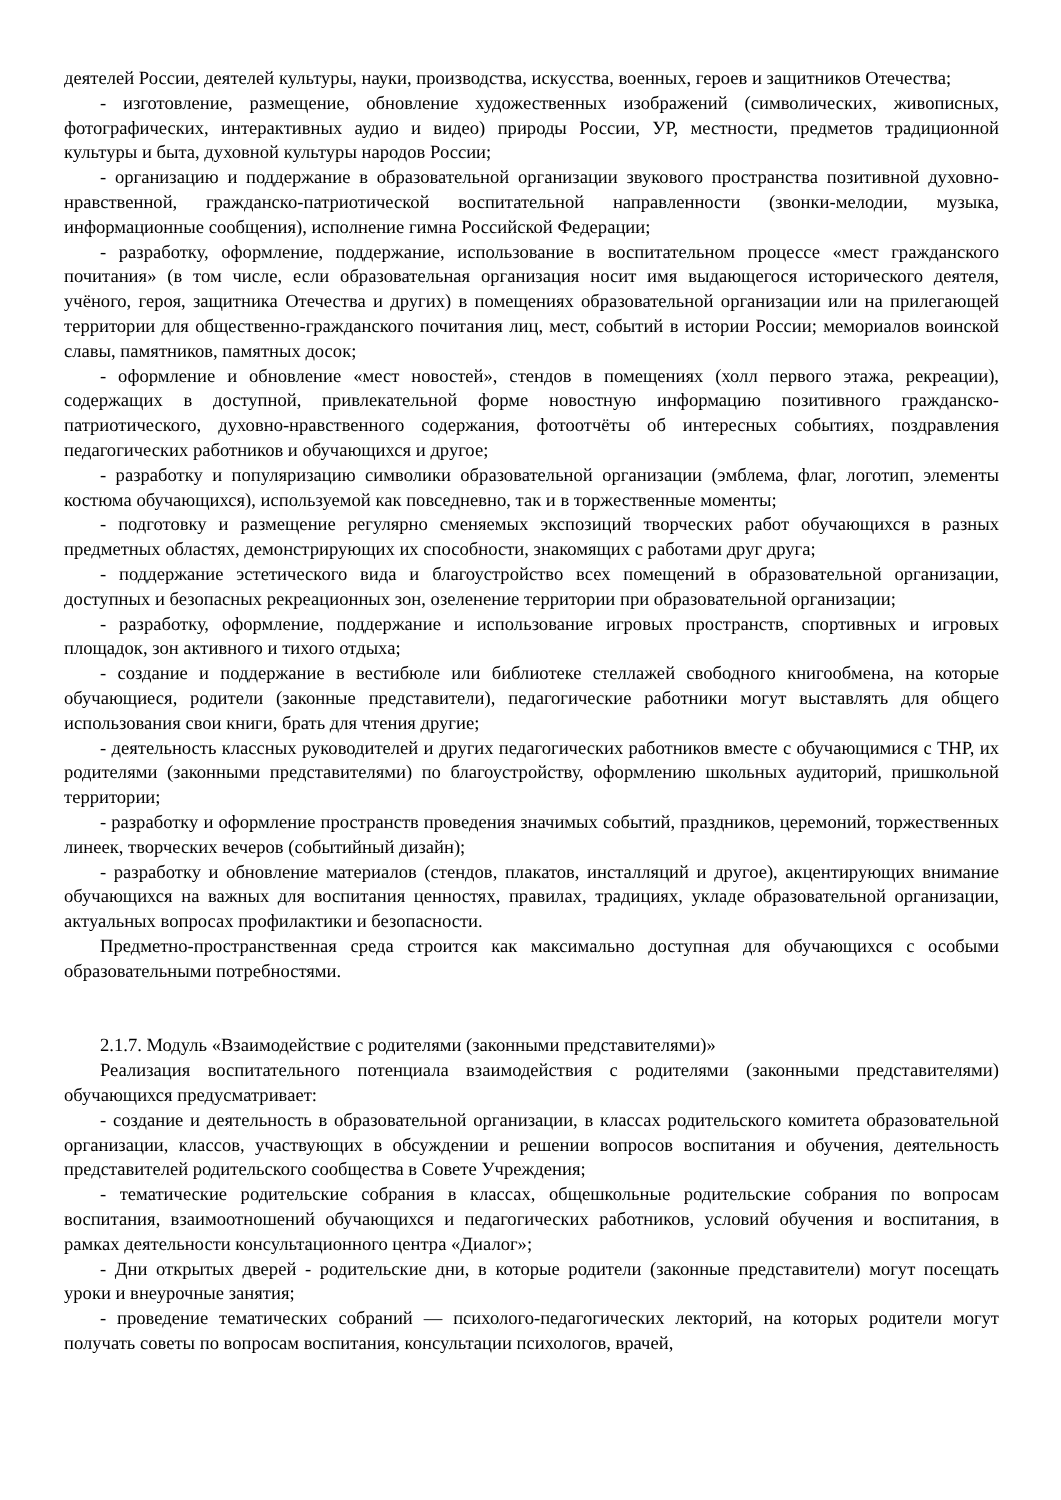деятелей России, деятелей культуры, науки, производства, искусства, военных, героев и защитников Отечества;
- изготовление, размещение, обновление художественных изображений (символических, живописных, фотографических, интерактивных аудио и видео) природы России, УР, местности, предметов традиционной культуры и быта, духовной культуры народов России;
- организацию и поддержание в образовательной организации звукового пространства позитивной духовно-нравственной, гражданско-патриотической воспитательной направленности (звонки-мелодии, музыка, информационные сообщения), исполнение гимна Российской Федерации;
- разработку, оформление, поддержание, использование в воспитательном процессе «мест гражданского почитания» (в том числе, если образовательная организация носит имя выдающегося исторического деятеля, учёного, героя, защитника Отечества и других) в помещениях образовательной организации или на прилегающей территории для общественно-гражданского почитания лиц, мест, событий в истории России; мемориалов воинской славы, памятников, памятных досок;
- оформление и обновление «мест новостей», стендов в помещениях (холл первого этажа, рекреации), содержащих в доступной, привлекательной форме новостную информацию позитивного гражданско-патриотического, духовно-нравственного содержания, фотоотчёты об интересных событиях, поздравления педагогических работников и обучающихся и другое;
- разработку и популяризацию символики образовательной организации (эмблема, флаг, логотип, элементы костюма обучающихся), используемой как повседневно, так и в торжественные моменты;
- подготовку и размещение регулярно сменяемых экспозиций творческих работ обучающихся в разных предметных областях, демонстрирующих их способности, знакомящих с работами друг друга;
- поддержание эстетического вида и благоустройство всех помещений в образовательной организации, доступных и безопасных рекреационных зон, озеленение территории при образовательной организации;
- разработку, оформление, поддержание и использование игровых пространств, спортивных и игровых площадок, зон активного и тихого отдыха;
- создание и поддержание в вестибюле или библиотеке стеллажей свободного книгообмена, на которые обучающиеся, родители (законные представители), педагогические работники могут выставлять для общего использования свои книги, брать для чтения другие;
- деятельность классных руководителей и других педагогических работников вместе с обучающимися с ТНР, их родителями (законными представителями) по благоустройству, оформлению школьных аудиторий, пришкольной территории;
- разработку и оформление пространств проведения значимых событий, праздников, церемоний, торжественных линеек, творческих вечеров (событийный дизайн);
- разработку и обновление материалов (стендов, плакатов, инсталляций и другое), акцентирующих внимание обучающихся на важных для воспитания ценностях, правилах, традициях, укладе образовательной организации, актуальных вопросах профилактики и безопасности.
Предметно-пространственная среда строится как максимально доступная для обучающихся с особыми образовательными потребностями.
2.1.7. Модуль «Взаимодействие с родителями (законными представителями)»
Реализация воспитательного потенциала взаимодействия с родителями (законными представителями) обучающихся предусматривает:
- создание и деятельность в образовательной организации, в классах родительского комитета образовательной организации, классов, участвующих в обсуждении и решении вопросов воспитания и обучения, деятельность представителей родительского сообщества в Совете Учреждения;
- тематические родительские собрания в классах, общешкольные родительские собрания по вопросам воспитания, взаимоотношений обучающихся и педагогических работников, условий обучения и воспитания, в рамках деятельности консультационного центра «Диалог»;
- Дни открытых дверей - родительские дни, в которые родители (законные представители) могут посещать уроки и внеурочные занятия;
- проведение тематических собраний — психолого-педагогических лекторий, на которых родители могут получать советы по вопросам воспитания, консультации психологов, врачей,